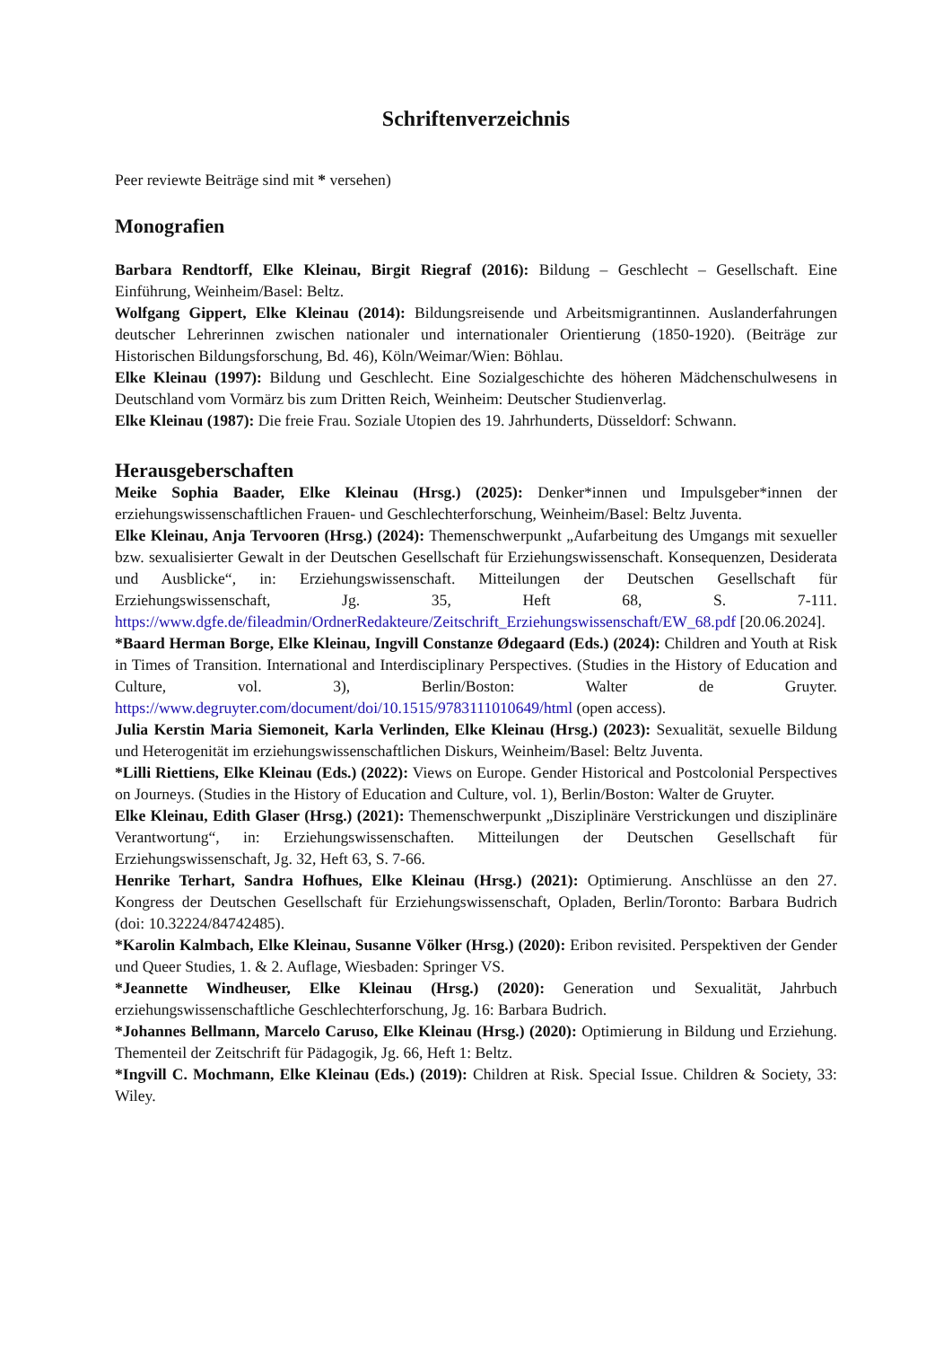Schriftenverzeichnis
Peer reviewte Beiträge sind mit * versehen)
Monografien
Barbara Rendtorff, Elke Kleinau, Birgit Riegraf (2016): Bildung – Geschlecht – Gesellschaft. Eine Einführung, Weinheim/Basel: Beltz.
Wolfgang Gippert, Elke Kleinau (2014): Bildungsreisende und Arbeitsmigrantinnen. Auslanderfahrungen deutscher Lehrerinnen zwischen nationaler und internationaler Orientierung (1850-1920). (Beiträge zur Historischen Bildungsforschung, Bd. 46), Köln/Weimar/Wien: Böhlau.
Elke Kleinau (1997): Bildung und Geschlecht. Eine Sozialgeschichte des höheren Mädchenschulwesens in Deutschland vom Vormärz bis zum Dritten Reich, Weinheim: Deutscher Studienverlag.
Elke Kleinau (1987): Die freie Frau. Soziale Utopien des 19. Jahrhunderts, Düsseldorf: Schwann.
Herausgeberschaften
Meike Sophia Baader, Elke Kleinau (Hrsg.) (2025): Denker*innen und Impulsgeber*innen der erziehungswissenschaftlichen Frauen- und Geschlechterforschung, Weinheim/Basel: Beltz Juventa.
Elke Kleinau, Anja Tervooren (Hrsg.) (2024): Themenschwerpunkt „Aufarbeitung des Umgangs mit sexueller bzw. sexualisierter Gewalt in der Deutschen Gesellschaft für Erziehungswissenschaft. Konsequenzen, Desiderata und Ausblicke“, in: Erziehungswissenschaft. Mitteilungen der Deutschen Gesellschaft für Erziehungswissenschaft, Jg. 35, Heft 68, S. 7-111. https://www.dgfe.de/fileadmin/OrdnerRedakteure/Zeitschrift_Erziehungswissenschaft/EW_68.pdf [20.06.2024].
*Baard Herman Borge, Elke Kleinau, Ingvill Constanze Ødegaard (Eds.) (2024): Children and Youth at Risk in Times of Transition. International and Interdisciplinary Perspectives. (Studies in the History of Education and Culture, vol. 3), Berlin/Boston: Walter de Gruyter. https://www.degruyter.com/document/doi/10.1515/9783111010649/html (open access).
Julia Kerstin Maria Siemoneit, Karla Verlinden, Elke Kleinau (Hrsg.) (2023): Sexualität, sexuelle Bildung und Heterogenität im erziehungswissenschaftlichen Diskurs, Weinheim/Basel: Beltz Juventa.
*Lilli Riettiens, Elke Kleinau (Eds.) (2022): Views on Europe. Gender Historical and Postcolonial Perspectives on Journeys. (Studies in the History of Education and Culture, vol. 1), Berlin/Boston: Walter de Gruyter.
Elke Kleinau, Edith Glaser (Hrsg.) (2021): Themenschwerpunkt „Disziplinäre Verstrickungen und disziplinäre Verantwortung“, in: Erziehungswissenschaften. Mitteilungen der Deutschen Gesellschaft für Erziehungswissenschaft, Jg. 32, Heft 63, S. 7-66.
Henrike Terhart, Sandra Hofhues, Elke Kleinau (Hrsg.) (2021): Optimierung. Anschlüsse an den 27. Kongress der Deutschen Gesellschaft für Erziehungswissenschaft, Opladen, Berlin/Toronto: Barbara Budrich (doi: 10.32224/84742485).
*Karolin Kalmbach, Elke Kleinau, Susanne Völker (Hrsg.) (2020): Eribon revisited. Perspektiven der Gender und Queer Studies, 1. & 2. Auflage, Wiesbaden: Springer VS.
*Jeannette Windheuser, Elke Kleinau (Hrsg.) (2020): Generation und Sexualität, Jahrbuch erziehungswissenschaftliche Geschlechterforschung, Jg. 16: Barbara Budrich.
*Johannes Bellmann, Marcelo Caruso, Elke Kleinau (Hrsg.) (2020): Optimierung in Bildung und Erziehung. Thementeil der Zeitschrift für Pädagogik, Jg. 66, Heft 1: Beltz.
*Ingvill C. Mochmann, Elke Kleinau (Eds.) (2019): Children at Risk. Special Issue. Children & Society, 33: Wiley.